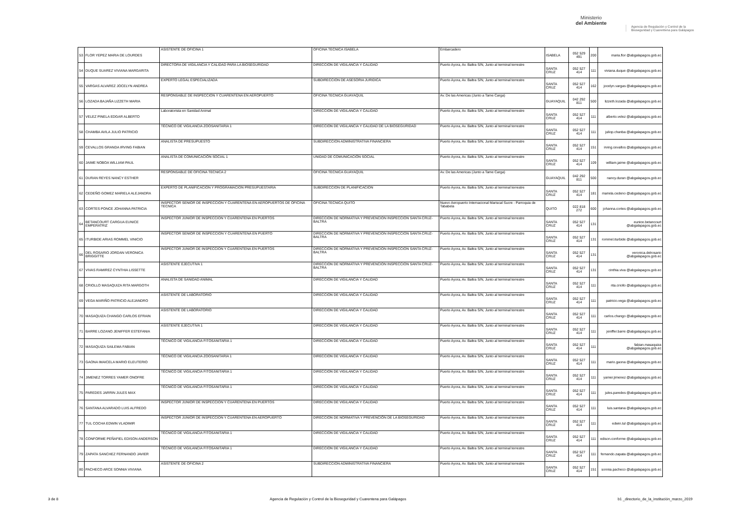Ministerio
del Ambiente
Agencia de Regulación y Control de la Bioseguridad y Cuarentena para Galápagos
| 53 | FLOR YEPEZ MARIA DE LOURDES | ASISTENTE DE OFICINA 1 | OFICINA TECNICA ISABELA | Embarcadero | ISABELA | 052 529 491 | 200 | maria.flor @abgalapagos.gob.ec |
| 54 | DUQUE SUAREZ VIVIANA MARGARITA | DIRECTORA DE VIGILANCIA Y CALIDAD PARA LA BIOSEGURIDAD | DIRECCION DE VIGILANCIA Y CALIDAD | Puerto Ayora, Av. Baltra S/N, Junto al terminal terrestre | SANTA CRUZ | 052 527 414 | 111 | viviana.duque @abgalapagos.gob.ec |
| 55 | VARGAS ALVAREZ JOCELYN ANDREA | EXPERTO LEGAL ESPECIALIZADA | SUBDIRECCION DE ASESORIA JURIDICA | Puerto Ayora, Av. Baltra S/N, Junto al terminal terrestre | SANTA CRUZ | 052 527 414 | 162 | jocelyn.vargas @abgalapagos.gob.ec |
| 56 | LOZADA BAJAÑA LIZZETH MARIA | RESPONSABLE DE INSPECCION Y CUARENTENA EN AEROPUERTO | OFICINA TECNICA GUAYAQUIL | Av. De las Americas (Junto a Tame Carga) | GUAYAQUIL | 042 292 811 | 500 | lizzeth.lozada @abgalapagos.gob.ec |
| 57 | VELEZ PINELA EDGAR ALBERTO | Laboratorista en Sanidad Animal | DIRECCION DE VIGILANCIA Y CALIDAD | Puerto Ayora, Av. Baltra S/N, Junto al terminal terrestre | SANTA CRUZ | 052 527 414 | 111 | alberto.velez @abgalapagos.gob.ec |
| 58 | CHAMBA AVILA JULIO PATRICIO | TÉCNICO DE VIGILANCIA ZOOSANITARIA 1 | DIRECCION DE VIGILANCIA Y CALIDAD DE LA BIOSEGURIDAD | Puerto Ayora, Av. Baltra S/N, Junto al terminal terrestre | SANTA CRUZ | 052 527 414 | 111 | juliop.chanba @abgalapagos.gob.ec |
| 59 | CEVALLOS GRANDA IRVING FABIAN | ANALISTA DE PRESUPUESTO | SUBDIRECCION ADMINISTRATIVA FINANCIERA | Puerto Ayora, Av. Baltra S/N, Junto al terminal terrestre | SANTA CRUZ | 052 527 414 | 151 | irving.cevallos @abgalapagos.gob.ec |
| 60 | JAIME NOBOA WILLIAM PAUL | ANALISTA DE COMUNICACIÓN SOCIAL 1 | UNIDAD DE COMUNICACIÓN SOCIAL | Puerto Ayora, Av. Baltra S/N, Junto al terminal terrestre | SANTA CRUZ | 052 527 414 | 109 | william.jaime @abgalapagos.gob.ec |
| 61 | DURAN REYES NANCY ESTHER | RESPONSABLE DE OFICINA TECNICA 2 | OFICINA TECNICA GUAYAQUIL | Av. De las Americas (Junto a Tame Carga) | GUAYAQUIL | 042 292 811 | 500 | nancy.duran @abgalapagos.gob.ec |
| 62 | CEDEÑO GOMEZ MARIELA ALEJANDRA | EXPERTO DE PLANIFICACION Y PROGRAMACION PRESUPUESTARIA | SUBDIRECCION DE PLANIFICACION | Puerto Ayora, Av. Baltra S/N, Junto al terminal terrestre | SANTA CRUZ | 052 527 414 | 181 | mariela.cedeno @abgalapagos.gob.ec |
| 63 | CORTES PONCE JOHANNA PATRICIA | INSPECTOR SENIOR DE INSPECCION Y CUARENTENA EN AEROPUERTOS DE OFICINA TECNICA | OFICINA TECNICA QUITO | Nuevo Aeropuerto Internacional Mariscal Sucre - Parroquia de Tababela | QUITO | 022 818 272 | 600 | johanna.cortes @abgalapagos.gob.ec |
| 64 | BETANCOURT CARGUA EUNICE EMPERATRIZ | INSPECTOR JUNIOR DE INSPECCION Y CUARENTENA EN PUERTOS | DIRECCION DE NORMATIVA Y PREVENCION INSPECCION SANTA CRUZ-BALTRA | Puerto Ayora, Av. Baltra S/N, Junto al terminal terrestre | SANTA CRUZ | 052 527 414 | 131 | eunice.betancourt @abgalapagos.gob.ec |
| 65 | ITURBIDE ARIAS ROMMEL VINICIO | INSPECTOR SENIOR DE INSPECCION Y CUARENTENA EN PUERTO | DIRECCION DE NORMATIVA Y PREVENCION INSPECCION SANTA CRUZ-BALTRA | Puerto Ayora, Av. Baltra S/N, Junto al terminal terrestre | SANTA CRUZ | 052 527 414 | 131 | rommel.iturbide @abgalapagos.gob.ec |
| 66 | DEL ROSARIO JORDAN VERONICA BRIGGITTE | INSPECTOR JUNIOR DE INSPECCION Y CUARENTENA EN PUERTOS | DIRECCION DE NORMATIVA Y PREVENCION INSPECCION SANTA CRUZ-BALTRA | Puerto Ayora, Av. Baltra S/N, Junto al terminal terrestre | SANTA CRUZ | 052 527 414 | 131 | veronica.delrosario @abgalapagos.gob.ec |
| 67 | VIVAS RAMIREZ CYNTHIA LISSETTE | ASISTENTE EJECUTIVA 1 | DIRECCION DE NORMATIVA Y PREVENCION INSPECCION SANTA CRUZ-BALTRA | Puerto Ayora, Av. Baltra S/N, Junto al terminal terrestre | SANTA CRUZ | 052 527 414 | 131 | cinthia.viva @abgalapagos.gob.ec |
| 68 | CRIOLLO MASAQUIZA RITA MARGOTH | ANALISTA DE SANIDAD ANIMAL | DIRECCION DE VIGILANCIA Y CALIDAD | Puerto Ayora, Av. Baltra S/N, Junto al terminal terrestre | SANTA CRUZ | 052 527 414 | 111 | rita.criollo @abgalapagos.gob.ec |
| 69 | VEGA MARIÑO PATRICIO ALEJANDRO | ASISTENTE DE LABORATORIO | DIRECCION DE VIGILANCIA Y CALIDAD | Puerto Ayora, Av. Baltra S/N, Junto al terminal terrestre | SANTA CRUZ | 052 527 414 | 111 | patricio.vega @abgalapagos.gob.ec |
| 70 | MASAQUIZA CHANGO CARLOS EFRAIN | ASISTENTE DE LABORATORIO | DIRECCION DE VIGILANCIA Y CALIDAD | Puerto Ayora, Av. Baltra S/N, Junto al terminal terrestre | SANTA CRUZ | 052 527 414 | 111 | carlos.chango @abgalapagos.gob.ec |
| 71 | BARRE LOZANO JENIFFER ESTEFANIA | ASISTENTE EJECUTIVA 1 | DIRECCION DE VIGILANCIA Y CALIDAD | Puerto Ayora, Av. Baltra S/N, Junto al terminal terrestre | SANTA CRUZ | 052 527 414 | 111 | jeniffer.barre @abgalapagos.gob.ec |
| 72 | MASAQUIZA SAILEMA FABIAN | TÉCNICO DE VIGILANCIA FITOSANITARIA 1 | DIRECCION DE VIGILANCIA Y CALIDAD | Puerto Ayora, Av. Baltra S/N, Junto al terminal terrestre | SANTA CRUZ | 052 527 414 | 111 | fabian.masaquiza @abgalapagos.gob.ec |
| 73 | GAONA IMAICELA MARIO ELEUTERIO | TÉCNICO DE VIGILANCIA ZOOSANITARIA 1 | DIRECCION DE VIGILANCIA Y CALIDAD | Puerto Ayora, Av. Baltra S/N, Junto al terminal terrestre | SANTA CRUZ | 052 527 414 | 111 | mario.gaona @abgalapagos.gob.ec |
| 74 | JIMENEZ TORRES YAMER ONOFRE | TÉCNICO DE VIGILANCIA FITOSANITARIA 1 | DIRECCION DE VIGILANCIA Y CALIDAD | Puerto Ayora, Av. Baltra S/N, Junto al terminal terrestre | SANTA CRUZ | 052 527 414 | 111 | yamer.jimenez @abgalapagos.gob.ec |
| 75 | PAREDES JARRIN JULES MAX | TÉCNICO DE VIGILANCIA FITOSANITARIA 1 | DIRECCION DE VIGILANCIA Y CALIDAD | Puerto Ayora, Av. Baltra S/N, Junto al terminal terrestre | SANTA CRUZ | 052 527 414 | 111 | jules.paredes @abgalapagos.gob.ec |
| 76 | SANTANA ALVARADO LUIS ALFREDO | INSPECTOR JUNIOR DE INSPECCION Y CUARENTENA EN PUERTOS | DIRECCION DE VIGILANCIA Y CALIDAD | Puerto Ayora, Av. Baltra S/N, Junto al terminal terrestre | SANTA CRUZ | 052 527 414 | 111 | luis.santana @abgalapagos.gob.ec |
| 77 | TUL COCHA EDWIN VLADIMIR | INSPECTOR JUNIOR DE INSPECCION Y CUARENTENA EN AEROPUERTO | DIRECCION DE NORMATIVA Y PREVENCIÓN DE LA BIOSEGURIDAD | Puerto Ayora, Av. Baltra S/N, Junto al terminal terrestre | SANTA CRUZ | 052 527 414 | 111 | edwin.tul @abgalapagos.gob.ec |
| 78 | CONFORME PEÑAFIEL EDISON ANDERSON | TÉCNICO DE VIGILANCIA FITOSANITARIA 1 | DIRECCION DE VIGILANCIA Y CALIDAD | Puerto Ayora, Av. Baltra S/N, Junto al terminal terrestre | SANTA CRUZ | 052 527 414 | 111 | edison.conforme @abgalapagos.gob.ec |
| 79 | ZAPATA SANCHEZ FERNANDO JAVIER | TÉCNICO DE VIGILANCIA FITOSANITARIA 1 | DIRECCION DE VIGILANCIA Y CALIDAD | Puerto Ayora, Av. Baltra S/N, Junto al terminal terrestre | SANTA CRUZ | 052 527 414 | 111 | fernando.zapata @abgalapagos.gob.ec |
| 80 | PACHECO ARCE SONNIA VIVIANA | ASISTENTE DE OFICINA 2 | SUBDIRECCION ADMINISTRATIVA FINANCIERA | Puerto Ayora, Av. Baltra S/N, Junto al terminal terrestre | SANTA CRUZ | 052 527 414 | 151 | sonnia.pacheco @abgalapagos.gob.ec |
3 de 8 Agencia de Regulación y Control de la Bioseguridad y Cuarentena para Galápagos b1 _directorio_de_la_institución_marzo_2019